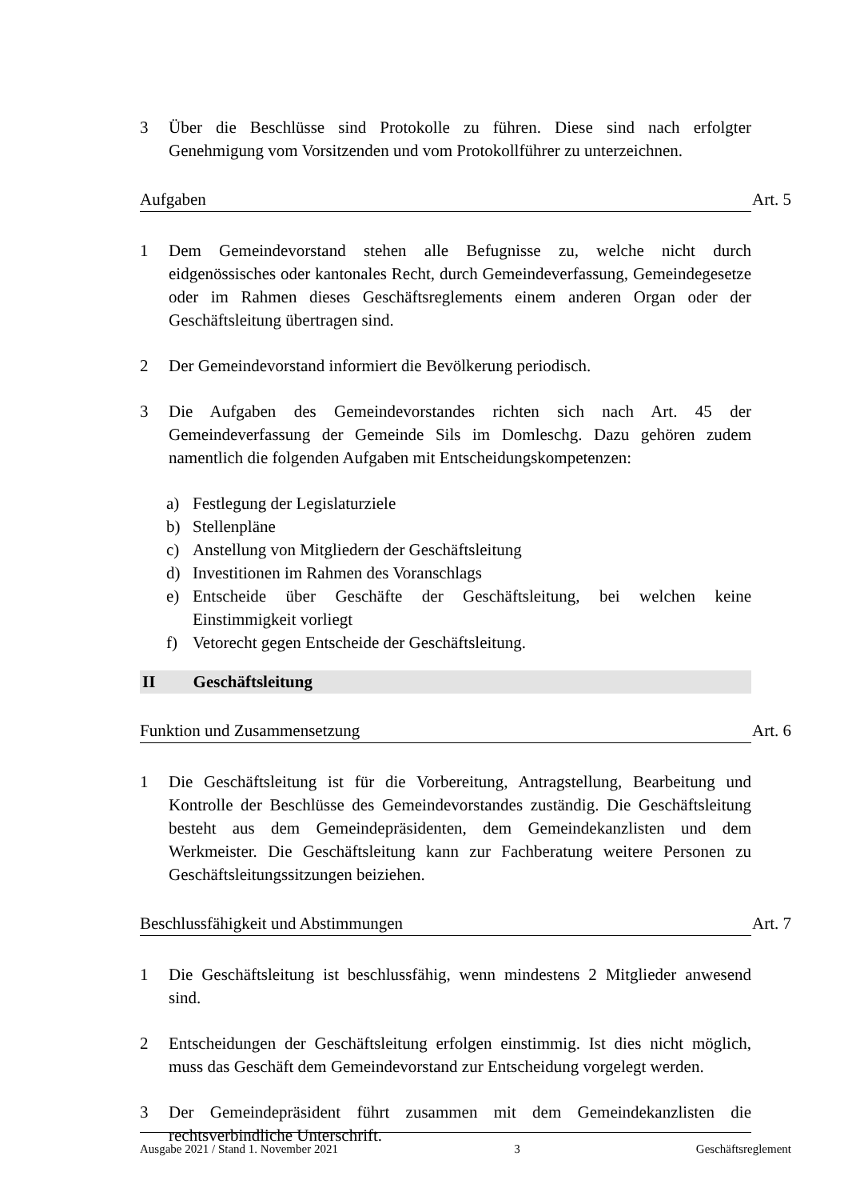3 Über die Beschlüsse sind Protokolle zu führen. Diese sind nach erfolgter Genehmigung vom Vorsitzenden und vom Protokollführer zu unterzeichnen.
Aufgaben Art. 5
1 Dem Gemeindevorstand stehen alle Befugnisse zu, welche nicht durch eidgenössisches oder kantonales Recht, durch Gemeindeverfassung, Gemeindegesetze oder im Rahmen dieses Geschäftsreglements einem anderen Organ oder der Geschäftsleitung übertragen sind.
2 Der Gemeindevorstand informiert die Bevölkerung periodisch.
3 Die Aufgaben des Gemeindevorstandes richten sich nach Art. 45 der Gemeindeverfassung der Gemeinde Sils im Domleschg. Dazu gehören zudem namentlich die folgenden Aufgaben mit Entscheidungskompetenzen:
a) Festlegung der Legislaturziele
b) Stellenpläne
c) Anstellung von Mitgliedern der Geschäftsleitung
d) Investitionen im Rahmen des Voranschlags
e) Entscheide über Geschäfte der Geschäftsleitung, bei welchen keine Einstimmigkeit vorliegt
f) Vetorecht gegen Entscheide der Geschäftsleitung.
II Geschäftsleitung
Funktion und Zusammensetzung Art. 6
1 Die Geschäftsleitung ist für die Vorbereitung, Antragstellung, Bearbeitung und Kontrolle der Beschlüsse des Gemeindevorstandes zuständig. Die Geschäftsleitung besteht aus dem Gemeindepräsidenten, dem Gemeindekanzlisten und dem Werkmeister. Die Geschäftsleitung kann zur Fachberatung weitere Personen zu Geschäftsleitungssitzungen beiziehen.
Beschlussfähigkeit und Abstimmungen Art. 7
1 Die Geschäftsleitung ist beschlussfähig, wenn mindestens 2 Mitglieder anwesend sind.
2 Entscheidungen der Geschäftsleitung erfolgen einstimmig. Ist dies nicht möglich, muss das Geschäft dem Gemeindevorstand zur Entscheidung vorgelegt werden.
3 Der Gemeindepräsident führt zusammen mit dem Gemeindekanzlisten die rechtsverbindliche Unterschrift.
Ausgabe 2021 / Stand 1. November 2021 3 Geschäftsreglement